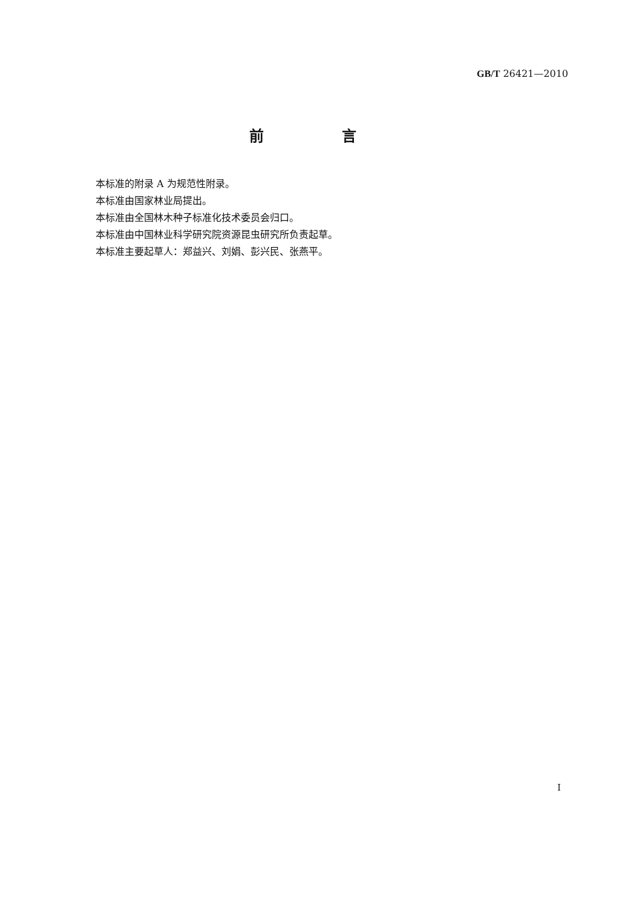GB/T 26421—2010
前 言
本标准的附录 A 为规范性附录。
本标准由国家林业局提出。
本标准由全国林木种子标准化技术委员会归口。
本标准由中国林业科学研究院资源昆虫研究所负责起草。
本标准主要起草人：郑益兴、刘娟、彭兴民、张燕平。
I